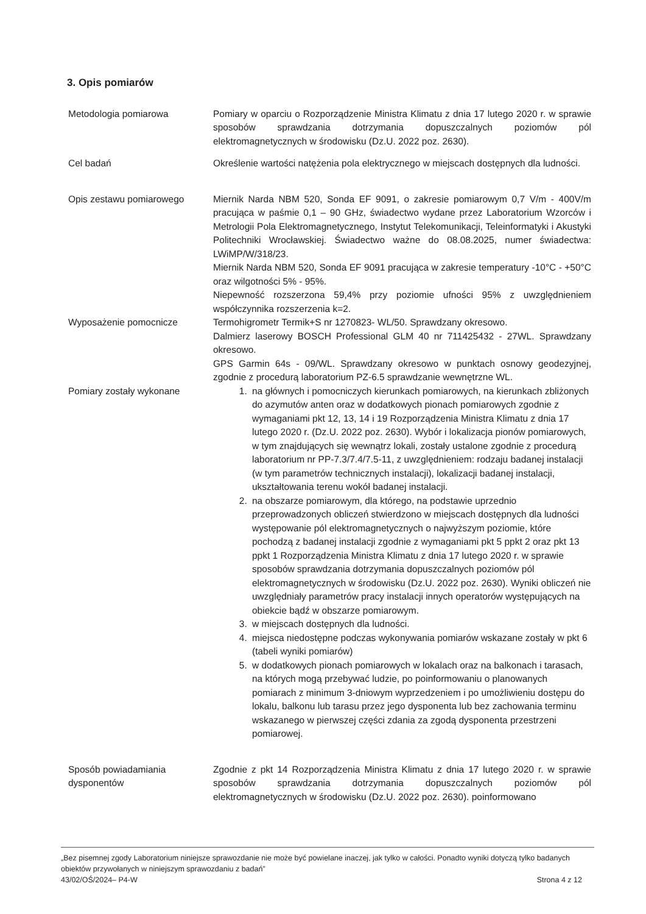3. Opis pomiarów
| Metodologia pomiarowa | Pomiary w oparciu o Rozporządzenie Ministra Klimatu z dnia 17 lutego 2020 r. w sprawie sposobów sprawdzania dotrzymania dopuszczalnych poziomów pól elektromagnetycznych w środowisku (Dz.U. 2022 poz. 2630). |
| Cel badań | Określenie wartości natężenia pola elektrycznego w miejscach dostępnych dla ludności. |
| Opis zestawu pomiarowego | Miernik Narda NBM 520, Sonda EF 9091, o zakresie pomiarowym 0,7 V/m - 400V/m pracująca w paśmie 0,1 – 90 GHz, świadectwo wydane przez Laboratorium Wzorców i Metrologii Pola Elektromagnetycznego, Instytut Telekomunikacji, Teleinformatyki i Akustyki Politechniki Wrocławskiej. Świadectwo ważne do 08.08.2025, numer świadectwa: LWiMP/W/318/23. Miernik Narda NBM 520, Sonda EF 9091 pracująca w zakresie temperatury -10°C - +50°C oraz wilgotności 5% - 95%. Niepewność rozszerzona 59,4% przy poziomie ufności 95% z uwzględnieniem współczynnika rozszerzenia k=2. |
| Wyposażenie pomocnicze | Termohigrometr Termik+S nr 1270823- WL/50. Sprawdzany okresowo. Dalmierz laserowy BOSCH Professional GLM 40 nr 711425432 - 27WL. Sprawdzany okresowo. GPS Garmin 64s - 09/WL. Sprawdzany okresowo w punktach osnowy geodezyjnej, zgodnie z procedurą laboratorium PZ-6.5 sprawdzanie wewnętrzne WL. |
| Pomiary zostały wykonane | 1. na głównych i pomocniczych kierunkach pomiarowych, na kierunkach zbliżonych do azymutów anten oraz w dodatkowych pionach pomiarowych zgodnie z wymaganiami pkt 12, 13, 14 i 19 Rozporządzenia Ministra Klimatu z dnia 17 lutego 2020 r. (Dz.U. 2022 poz. 2630). Wybór i lokalizacja pionów pomiarowych, w tym znajdujących się wewnątrz lokali, zostały ustalone zgodnie z procedurą laboratorium nr PP-7.3/7.4/7.5-11, z uwzględnieniem: rodzaju badanej instalacji (w tym parametrów technicznych instalacji), lokalizacji badanej instalacji, ukształtowania terenu wokół badanej instalacji. 2. na obszarze pomiarowym, dla którego, na podstawie uprzednio przeprowadzonych obliczeń stwierdzono w miejscach dostępnych dla ludności występowanie pól elektromagnetycznych o najwyższym poziomie, które pochodzą z badanej instalacji zgodnie z wymaganiami pkt 5 ppkt 2 oraz pkt 13 ppkt 1 Rozporządzenia Ministra Klimatu z dnia 17 lutego 2020 r. w sprawie sposobów sprawdzania dotrzymania dopuszczalnych poziomów pól elektromagnetycznych w środowisku (Dz.U. 2022 poz. 2630). Wyniki obliczeń nie uwzględniały parametrów pracy instalacji innych operatorów występujących na obiekcie bądź w obszarze pomiarowym. 3. w miejscach dostępnych dla ludności. 4. miejsca niedostępne podczas wykonywania pomiarów wskazane zostały w pkt 6 (tabeli wyniki pomiarów) 5. w dodatkowych pionach pomiarowych w lokalach oraz na balkonach i tarasach, na których mogą przebywać ludzie, po poinformowaniu o planowanych pomiarach z minimum 3-dniowym wyprzedzeniem i po umożliwieniu dostępu do lokalu, balkonu lub tarasu przez jego dysponenta lub bez zachowania terminu wskazanego w pierwszej części zdania za zgodą dysponenta przestrzeni pomiarowej. |
| Sposób powiadamiania dysponentów | Zgodnie z pkt 14 Rozporządzenia Ministra Klimatu z dnia 17 lutego 2020 r. w sprawie sposobów sprawdzania dotrzymania dopuszczalnych poziomów pól elektromagnetycznych w środowisku (Dz.U. 2022 poz. 2630). poinformowano |
„Bez pisemnej zgody Laboratorium niniejsze sprawozdanie nie może być powielane inaczej, jak tylko w całości. Ponadto wyniki dotyczą tylko badanych obiektów przywołanych w niniejszym sprawozdaniu z badań”
43/02/OŚ/2024– P4-W Strona 4 z 12